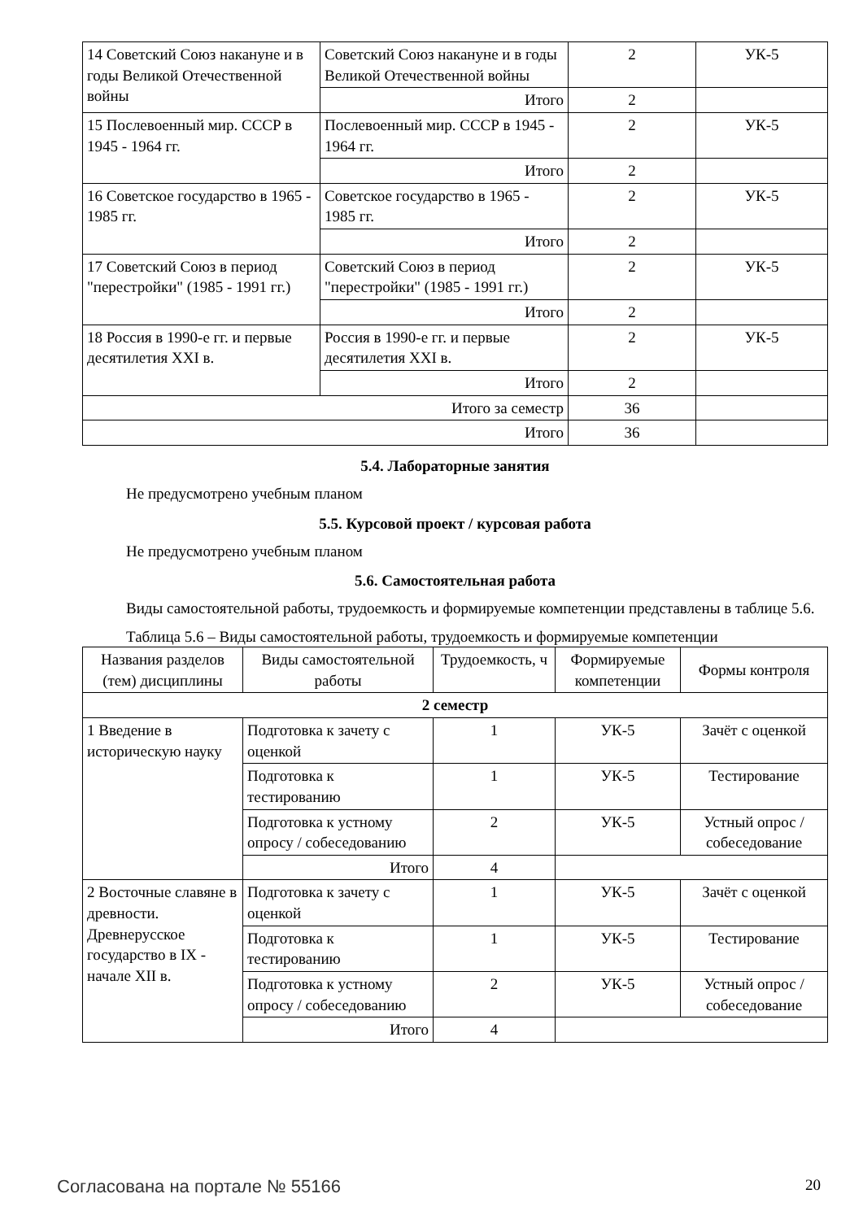| 14 Советский Союз накануне и в годы Великой Отечественной войны | Советский Союз накануне и в годы Великой Отечественной войны | 2 | УК-5 |
| | Итого | 2 | |
| 15 Послевоенный мир. СССР в 1945 - 1964 гг. | Послевоенный мир. СССР в 1945 - 1964 гг. | 2 | УК-5 |
| | Итого | 2 | |
| 16 Советское государство в 1965 - 1985 гг. | Советское государство в 1965 - 1985 гг. | 2 | УК-5 |
| | Итого | 2 | |
| 17 Советский Союз в период "перестройки" (1985 - 1991 гг.) | Советский Союз в период "перестройки" (1985 - 1991 гг.) | 2 | УК-5 |
| | Итого | 2 | |
| 18 Россия в 1990-е гг. и первые десятилетия XXI в. | Россия в 1990-е гг. и первые десятилетия XXI в. | 2 | УК-5 |
| | Итого | 2 | |
| Итого за семестр | | 36 | |
| Итого | | 36 | |
5.4. Лабораторные занятия
Не предусмотрено учебным планом
5.5. Курсовой проект / курсовая работа
Не предусмотрено учебным планом
5.6. Самостоятельная работа
Виды самостоятельной работы, трудоемкость и формируемые компетенции представлены в таблице 5.6.
Таблица 5.6 – Виды самостоятельной работы, трудоемкость и формируемые компетенции
| Названия разделов (тем) дисциплины | Виды самостоятельной работы | Трудоемкость, ч | Формируемые компетенции | Формы контроля |
| --- | --- | --- | --- | --- |
| 2 семестр | | | | |
| 1 Введение в историческую науку | Подготовка к зачету с оценкой | 1 | УК-5 | Зачёт с оценкой |
| | Подготовка к тестированию | 1 | УК-5 | Тестирование |
| | Подготовка к устному опросу / собеседованию | 2 | УК-5 | Устный опрос / собеседование |
| | Итого | 4 | | |
| 2 Восточные славяне в древности. Древнерусское государство в IX - начале XII в. | Подготовка к зачету с оценкой | 1 | УК-5 | Зачёт с оценкой |
| | Подготовка к тестированию | 1 | УК-5 | Тестирование |
| | Подготовка к устному опросу / собеседованию | 2 | УК-5 | Устный опрос / собеседование |
| | Итого | 4 | | |
Согласована на портале № 55166 20